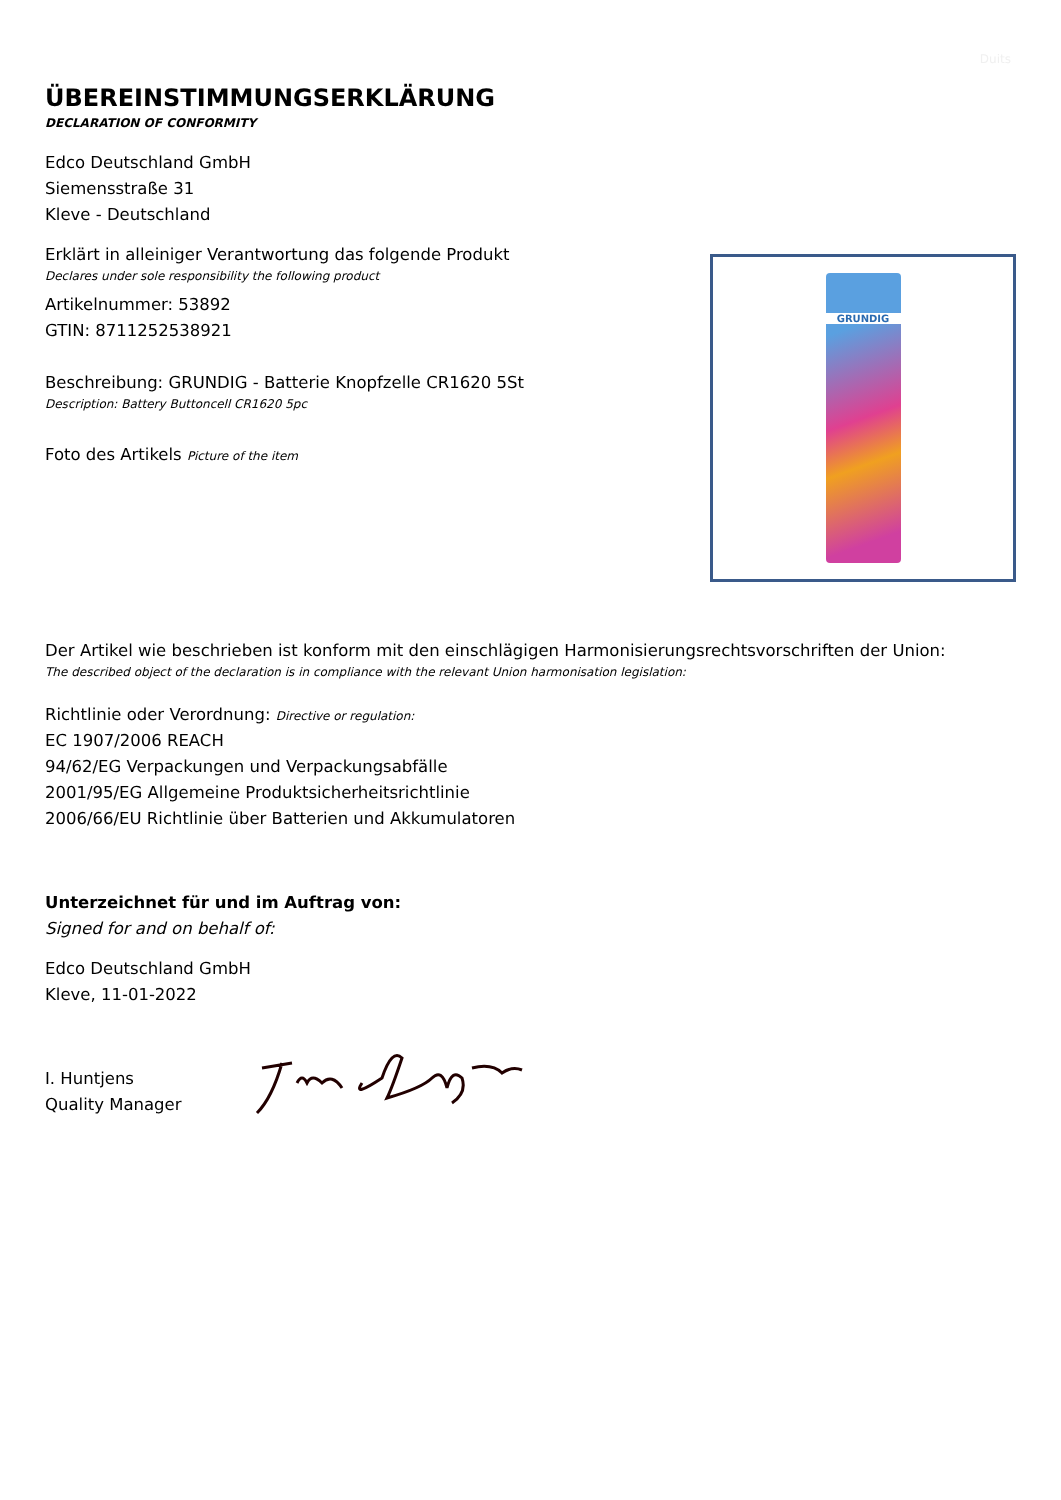Duits
ÜBEREINSTIMMUNGSERKLÄRUNG
DECLARATION OF CONFORMITY
Edco Deutschland GmbH
Siemensstraße 31
Kleve - Deutschland
Erklärt in alleiniger Verantwortung das folgende Produkt
Declares under sole responsibility the following product
Artikelnummer: 53892
GTIN: 8711252538921
Beschreibung: GRUNDIG - Batterie Knopfzelle CR1620 5St
Description: Battery Buttoncell CR1620 5pc
Foto des Artikels Picture of the item
GRUNDIG
Der Artikel wie beschrieben ist konform mit den einschlägigen Harmonisierungsrechtsvorschriften der Union:
The described object of the declaration is in compliance with the relevant Union harmonisation legislation:
Richtlinie oder Verordnung: Directive or regulation:
EC 1907/2006 REACH
94/62/EG Verpackungen und Verpackungsabfälle
2001/95/EG Allgemeine Produktsicherheitsrichtlinie
2006/66/EU Richtlinie über Batterien und Akkumulatoren
Unterzeichnet für und im Auftrag von:
Signed for and on behalf of:
Edco Deutschland GmbH
Kleve, 11-01-2022
I. Huntjens
Quality Manager